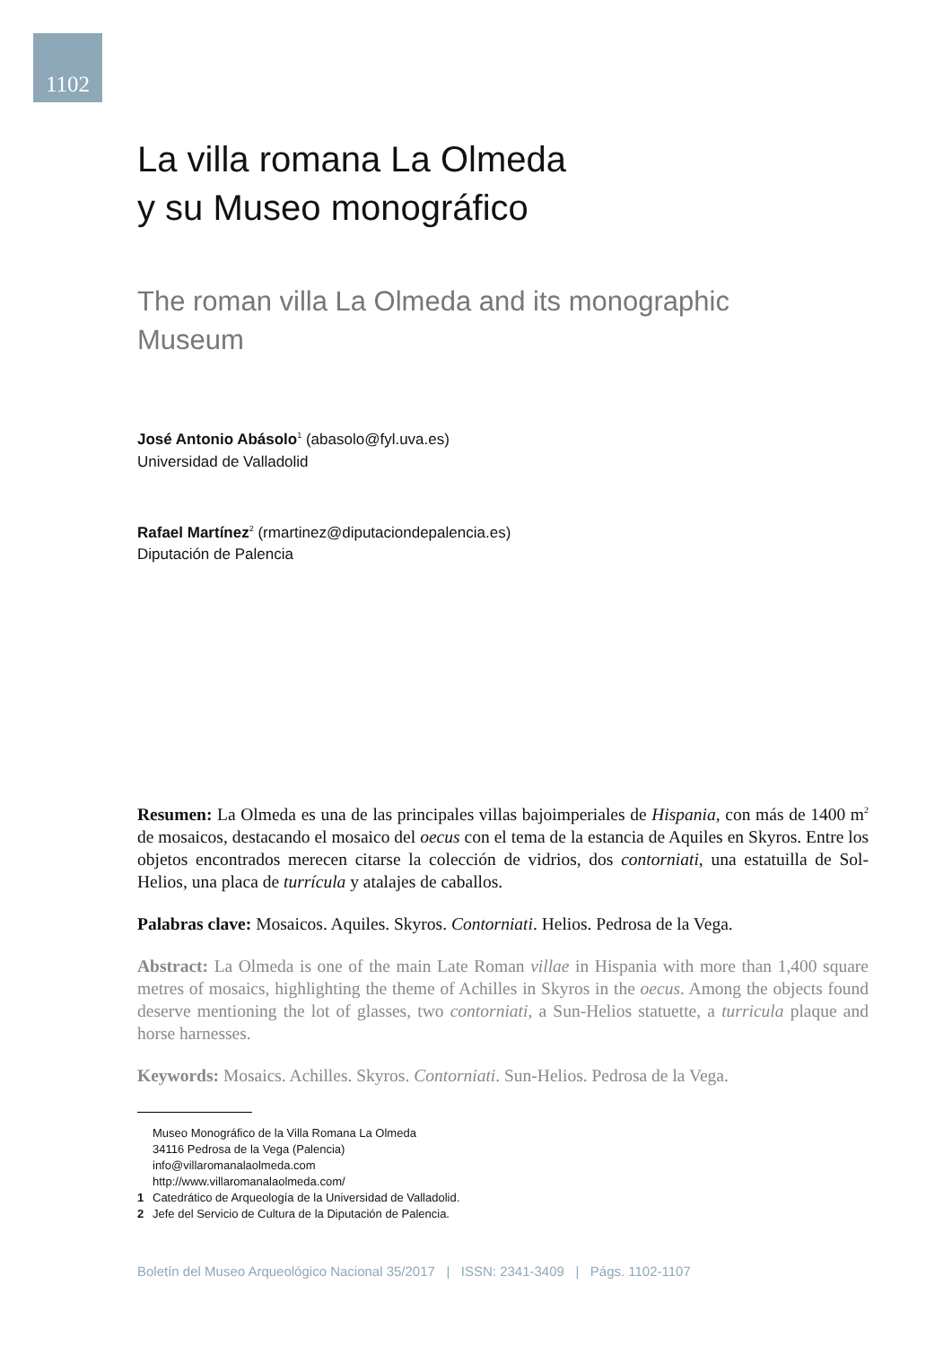1102
La villa romana La Olmeda
y su Museo monográfico
The roman villa La Olmeda and its monographic
Museum
José Antonio Abásolo<sup>1</sup> (abasolo@fyl.uva.es)
Universidad de Valladolid
Rafael Martínez<sup>2</sup> (rmartinez@diputaciondepalencia.es)
Diputación de Palencia
Resumen: La Olmeda es una de las principales villas bajoimperiales de Hispania, con más de 1400 m<sup>2</sup> de mosaicos, destacando el mosaico del oecus con el tema de la estancia de Aquiles en Skyros. Entre los objetos encontrados merecen citarse la colección de vidrios, dos contorniati, una estatuilla de Sol-Helios, una placa de turrícula y atalajes de caballos.
Palabras clave: Mosaicos. Aquiles. Skyros. Contorniati. Helios. Pedrosa de la Vega.
Abstract: La Olmeda is one of the main Late Roman villae in Hispania with more than 1,400 square metres of mosaics, highlighting the theme of Achilles in Skyros in the oecus. Among the objects found deserve mentioning the lot of glasses, two contorniati, a Sun-Helios statuette, a turricula plaque and horse harnesses.
Keywords: Mosaics. Achilles. Skyros. Contorniati. Sun-Helios. Pedrosa de la Vega.
Museo Monográfico de la Villa Romana La Olmeda
34116 Pedrosa de la Vega (Palencia)
info@villaromanalaolmeda.com
http://www.villaromanalaolmeda.com/
1 Catedrático de Arqueología de la Universidad de Valladolid.
2 Jefe del Servicio de Cultura de la Diputación de Palencia.
Boletín del Museo Arqueológico Nacional 35/2017 | ISSN: 2341-3409 | Págs. 1102-1107